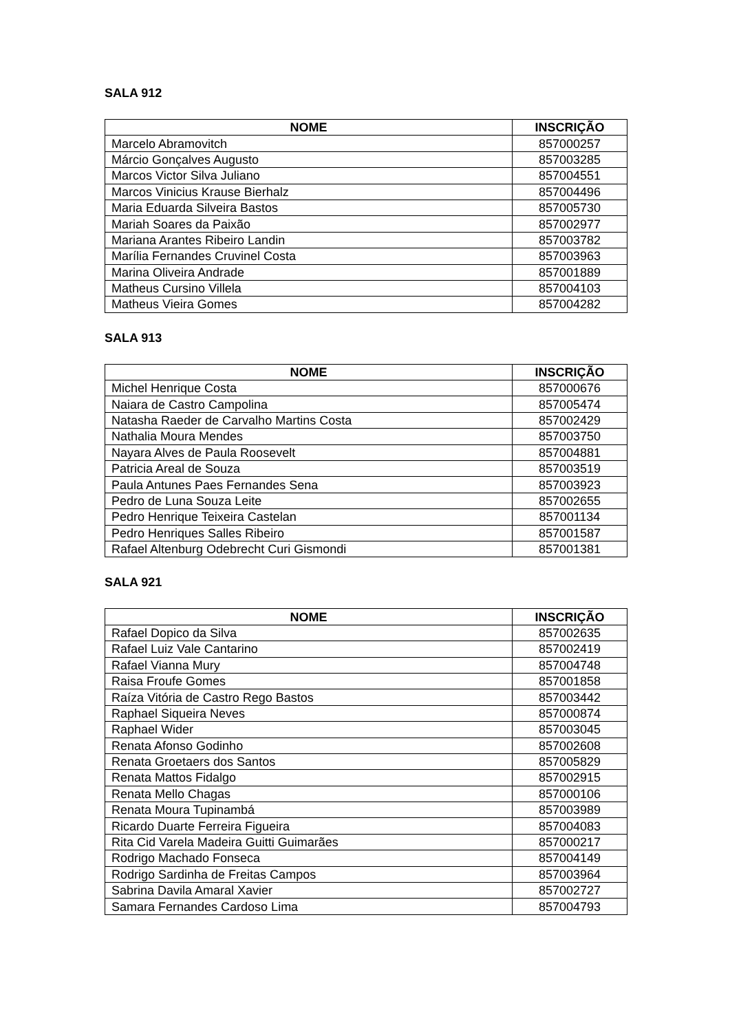SALA 912
| NOME | INSCRIÇÃO |
| --- | --- |
| Marcelo Abramovitch | 857000257 |
| Márcio Gonçalves Augusto | 857003285 |
| Marcos Victor Silva Juliano | 857004551 |
| Marcos Vinicius Krause Bierhalz | 857004496 |
| Maria Eduarda Silveira Bastos | 857005730 |
| Mariah Soares da Paixão | 857002977 |
| Mariana Arantes Ribeiro Landin | 857003782 |
| Marília Fernandes Cruvinel Costa | 857003963 |
| Marina Oliveira Andrade | 857001889 |
| Matheus Cursino Villela | 857004103 |
| Matheus Vieira Gomes | 857004282 |
SALA 913
| NOME | INSCRIÇÃO |
| --- | --- |
| Michel Henrique Costa | 857000676 |
| Naiara de Castro Campolina | 857005474 |
| Natasha Raeder de Carvalho Martins Costa | 857002429 |
| Nathalia Moura Mendes | 857003750 |
| Nayara Alves de Paula Roosevelt | 857004881 |
| Patricia Areal de Souza | 857003519 |
| Paula Antunes Paes Fernandes Sena | 857003923 |
| Pedro de Luna Souza Leite | 857002655 |
| Pedro Henrique Teixeira Castelan | 857001134 |
| Pedro Henriques Salles Ribeiro | 857001587 |
| Rafael Altenburg Odebrecht Curi Gismondi | 857001381 |
SALA 921
| NOME | INSCRIÇÃO |
| --- | --- |
| Rafael Dopico da Silva | 857002635 |
| Rafael Luiz Vale Cantarino | 857002419 |
| Rafael Vianna Mury | 857004748 |
| Raisa Froufe Gomes | 857001858 |
| Raíza Vitória de Castro Rego Bastos | 857003442 |
| Raphael Siqueira Neves | 857000874 |
| Raphael Wider | 857003045 |
| Renata Afonso Godinho | 857002608 |
| Renata Groetaers dos Santos | 857005829 |
| Renata Mattos Fidalgo | 857002915 |
| Renata Mello Chagas | 857000106 |
| Renata Moura Tupinambá | 857003989 |
| Ricardo Duarte Ferreira Figueira | 857004083 |
| Rita Cid Varela Madeira Guitti Guimarães | 857000217 |
| Rodrigo Machado Fonseca | 857004149 |
| Rodrigo Sardinha de Freitas Campos | 857003964 |
| Sabrina Davila Amaral Xavier | 857002727 |
| Samara Fernandes Cardoso Lima | 857004793 |